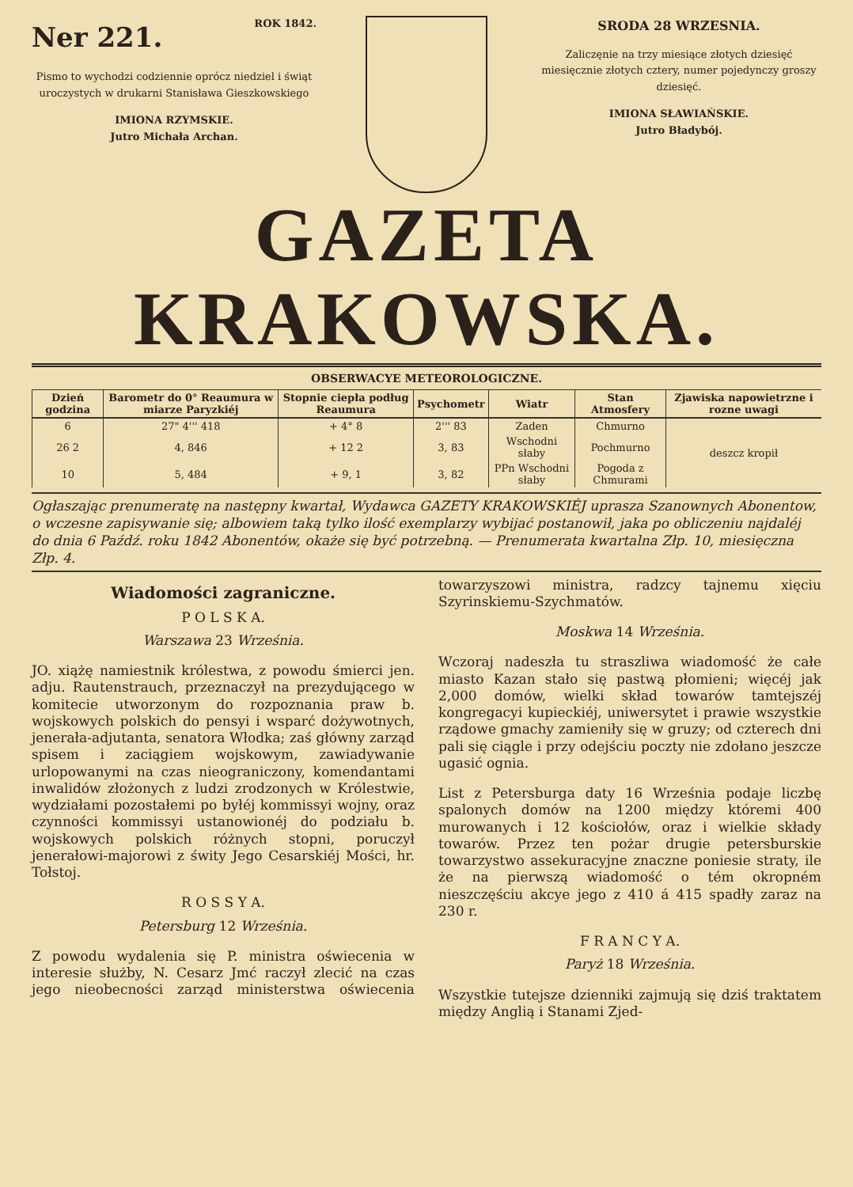Ner 221. ROK 1842.
Pismo to wychodzi codziennie oprócz niedziel i świąt uroczystych w drukarni Stanisława Gieszkowskiego
IMIONA RZYMSKIE.
Jutro Michała Archan.
SRODA 28 WRZESNIA.
Zaliczęnie na trzy miesiące złotych dziesięć miesięcznie złotych cztery, numer pojedynczy groszy dziesięć.
IMIONA SŁAWIAŃSKIE.
Jutro Bładybój.
GAZETA KRAKOWSKA.
OBSERWACYE METEOROLOGICZNE.
| Dzień godzina | Barometr do 0° Reaumura w miarze Paryzkiéj | Stopnie ciepła podług Reaumura | Psychometr | Wiatr | Stan Atmosfery | Zjawiska napowietrzne i rozne uwagi |
| --- | --- | --- | --- | --- | --- | --- |
| 6 | 27" 4''' 418 | + 4° 8 | 2''' 83 | Zaden | Chmurno | deszcz kropił |
| 26 2 | 4, 846 | + 12 2 | 3, 83 | Wschodni słaby | Pochmurno | |
| 10 | 5, 484 | + 9, 1 | 3, 82 | PPn Wschodni słaby | Pogoda z Chmurami | |
Ogłaszając prenumeratę na następny kwartał, Wydawca GAZETY KRAKOWSKIÉJ uprasza Szanownych Abonentow, o wczesne zapisywanie się; albowiem taką tylko ilość exemplarzy wybijać postanowił, jaka po obliczeniu najdaléj do dnia 6 Paźdź. roku 1842 Abonentów, okaże się być potrzebną. — Prenumerata kwartalna Złp. 10, miesięczna Złp. 4.
Wiadomości zagraniczne.
P O L S K A.
Warszawa 23 Września.
JO. xiążę namiestnik królestwa, z powodu śmierci jen. adju. Rautenstrauch, przeznaczył na prezydującego w komitecie utworzonym do rozpoznania praw b. wojskowych polskich do pensyi i wsparć dożywotnych, jenerała-adjutanta, senatora Włodka; zaś główny zarząd spisem i zaciągiem wojskowym, zawiadywanie urlopowanymi na czas nieograniczony, komendantami inwalidów złożonych z ludzi zrodzonych w Królestwie, wydziałami pozostałemi po byłéj kommissyi wojny, oraz czynności kommissyi ustanowionéj do podziału b. wojskowych polskich różnych stopni, poruczył jenerałowi-majorowi z świty Jego Cesarskiéj Mości, hr. Tołstoj.
R O S S Y A.
Petersburg 12 Września.
Z powodu wydalenia się P. ministra oświecenia w interesie służby, N. Cesarz Jmć raczył zlecić na czas jego nieobecności zarząd ministerstwa oświecenia towarzyszowi ministra, radzcy tajnemu xięciu Szyrinskiemu-Szychmatów.
Moskwa 14 Września.
Wczoraj nadeszła tu straszliwa wiadomość że całe miasto Kazan stało się pastwą płomieni; więcéj jak 2,000 domów, wielki skład towarów tamtejszéj kongregacyi kupieckiéj, uniwersytet i prawie wszystkie rządowe gmachy zamieniły się w gruzy; od czterech dni pali się ciągle i przy odejściu poczty nie zdołano jeszcze ugasić ognia.
List z Petersburga daty 16 Września podaje liczbę spalonych domów na 1200 między któremi 400 murowanych i 12 kościołów, oraz i wielkie składy towarów. Przez ten pożar drugie petersburskie towarzystwo assekuracyjne znaczne poniesie straty, ile że na pierwszą wiadomość o tém okropném nieszczęściu akcye jego z 410 á 415 spadły zaraz na 230 r.
F R A N C Y A.
Paryż 18 Września.
Wszystkie tutejsze dzienniki zajmują się dziś traktatem między Anglią i Stanami Zjed-